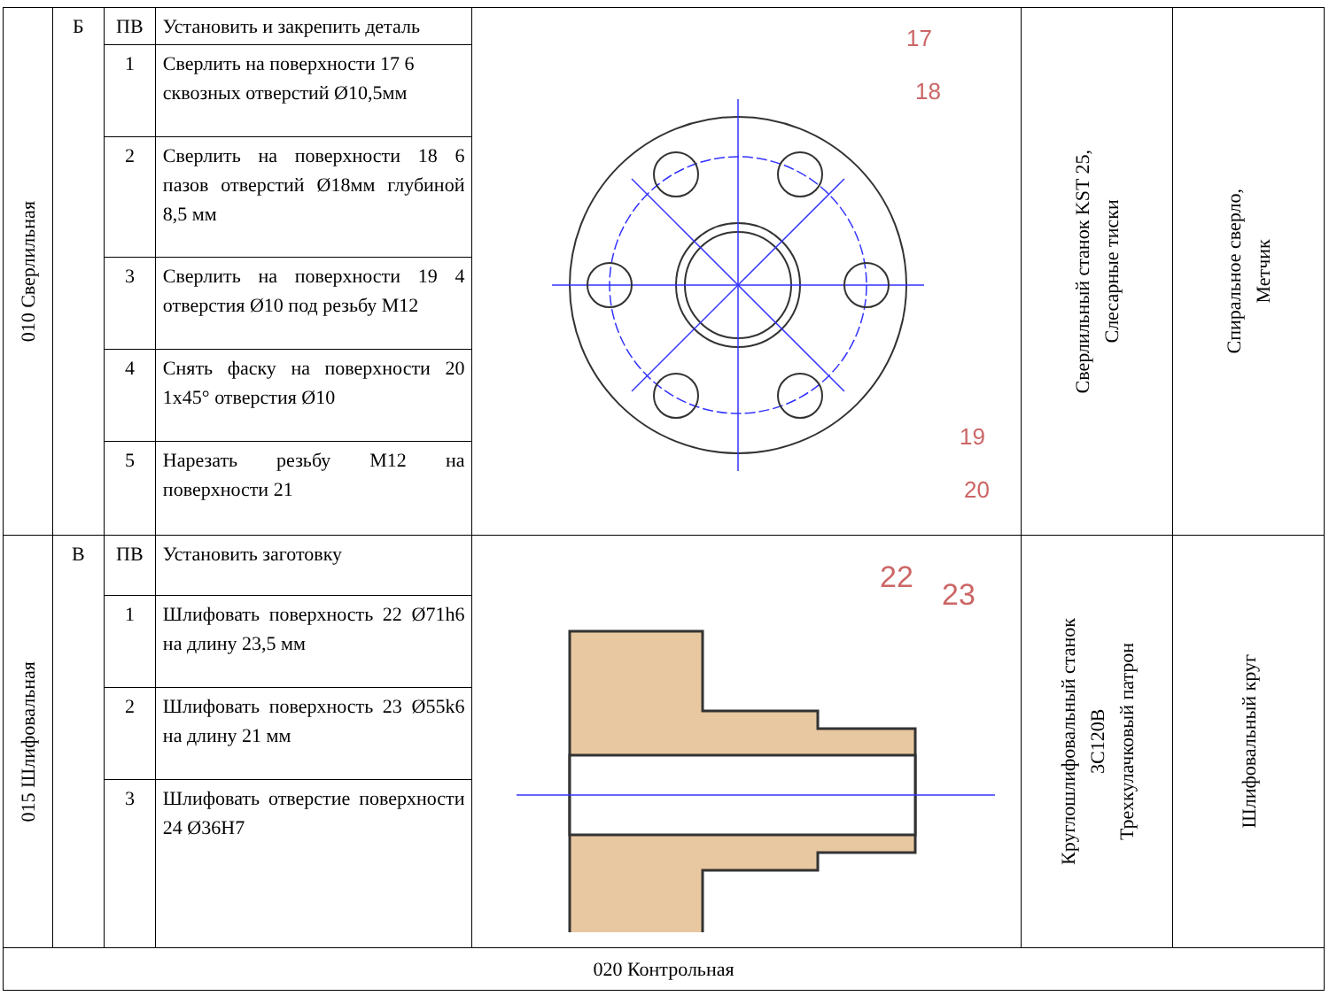| 010 Сверлильная | Б | ПВ | Установить и закрепить деталь | 17 18 19 20 | Сверлильный станок KST 25, Слесарные тиски | Спиральное сверло, Метчик |
| | | 1 | Сверлить на поверхности 17 6 сквозных отверстий Ø10,5мм | | | |
| | | 2 | Сверлить на поверхности 18 6 пазов отверстий Ø18мм глубиной 8,5 мм | | | |
| | | 3 | Сверлить на поверхности 19 4 отверстия Ø10 под резьбу М12 | | | |
| | | 4 | Снять фаску на поверхности 20 1х45° отверстия Ø10 | | | |
| | | 5 | Нарезать резьбу М12 на поверхности 21 | | | |
| 015 Шлифовальная | В | ПВ | Установить заготовку | 22 23 | Круглошлифовальный станок 3С120В Трехкулачковый патрон | Шлифовальный круг |
| | | 1 | Шлифовать поверхность 22 Ø71h6 на длину 23,5 мм | | | |
| | | 2 | Шлифовать поверхность 23 Ø55k6 на длину 21 мм | | | |
| | | 3 | Шлифовать отверстие поверхности 24 Ø36H7 | | | |
| 020 Контрольная | | | | | | |